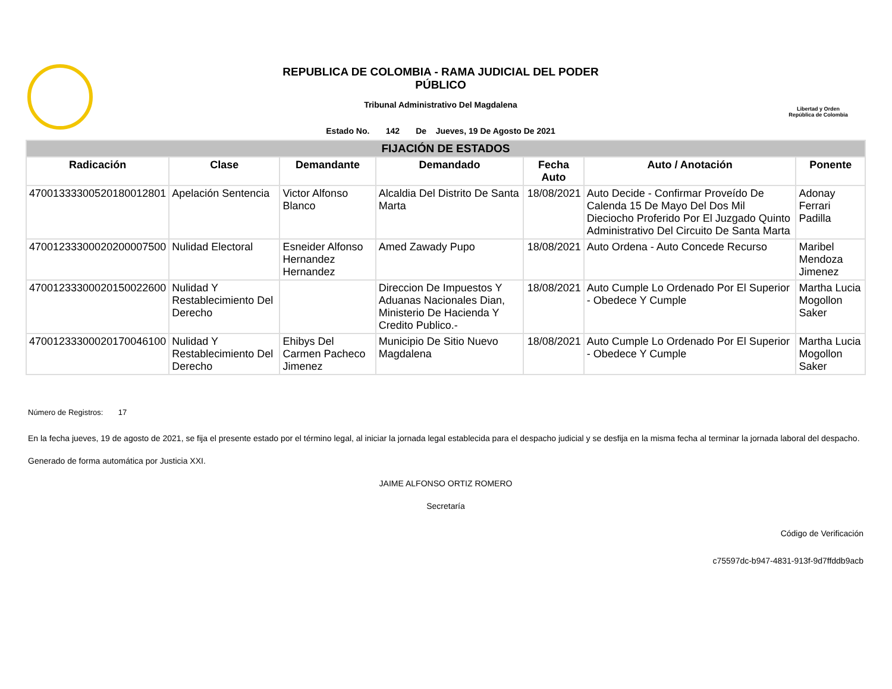REPUBLICA DE COLOMBIA - RAMA JUDICIAL DEL PODER
PÚBLICO
Tribunal Administrativo Del Magdalena
Estado No. 142 De Jueves, 19 De Agosto De 2021
Libertad y Orden
República de Colombia
| FIJACIÓN DE ESTADOS | | | | | | |
| Radicación | Clase | Demandante | Demandado | Fecha Auto | Auto / Anotación | Ponente |
| 47001333300520180012801 | Apelación Sentencia | Victor Alfonso Blanco | Alcaldia Del Distrito De Santa Marta | 18/08/2021 | Auto Decide - Confirmar Proveído De Calenda 15 De Mayo Del Dos Mil Dieciocho Proferido Por El Juzgado Quinto Administrativo Del Circuito De Santa Marta | Adonay Ferrari Padilla |
| 47001233300020200007500 | Nulidad Electoral | Esneider Alfonso Hernandez Hernandez | Amed Zawady Pupo | 18/08/2021 | Auto Ordena - Auto Concede Recurso | Maribel Mendoza Jimenez |
| 47001233300020150022600 | Nulidad Y Restablecimiento Del Derecho | | Direccion De Impuestos Y Aduanas Nacionales Dian, Ministerio De Hacienda Y Credito Publico.- | 18/08/2021 | Auto Cumple Lo Ordenado Por El Superior - Obedece Y Cumple | Martha Lucia Mogollon Saker |
| 47001233300020170046100 | Nulidad Y Restablecimiento Del Derecho | Ehibys Del Carmen Pacheco Jimenez | Municipio De Sitio Nuevo Magdalena | 18/08/2021 | Auto Cumple Lo Ordenado Por El Superior - Obedece Y Cumple | Martha Lucia Mogollon Saker |
Número de Registros: 17
En la fecha jueves, 19 de agosto de 2021, se fija el presente estado por el término legal, al iniciar la jornada legal establecida para el despacho judicial y se desfija en la misma fecha al terminar la jornada laboral del despacho.
Generado de forma automática por Justicia XXI.
JAIME ALFONSO ORTIZ ROMERO
Secretaría
Código de Verificación
c75597dc-b947-4831-913f-9d7ffddb9acb